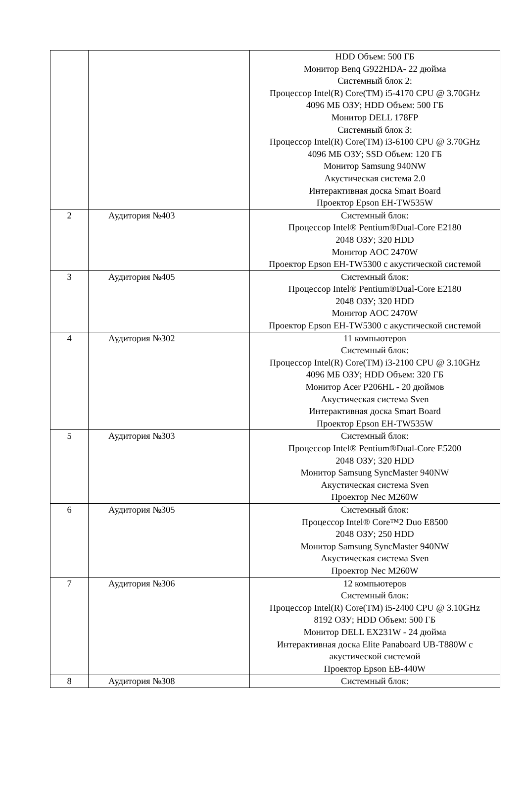| | | HDD Объем: 500 ГБ Монитор Benq G922HDA- 22 дюйма Системный блок 2: Процессор Intel(R) Core(TM) i5-4170 CPU @ 3.70GHz 4096 МБ ОЗУ; HDD Объем: 500 ГБ Монитор DELL 178FP Системный блок 3: Процессор Intel(R) Core(TM) i3-6100 CPU @ 3.70GHz 4096 МБ ОЗУ; SSD Объем: 120 ГБ Монитор Samsung 940NW Акустическая система 2.0 Интерактивная доска Smart Board Проектор Epson EH-TW535W |
| 2 | Аудитория №403 | Системный блок: Процессор Intel® Pentium®Dual-Core E2180 2048 ОЗУ; 320 HDD Монитор AOC 2470W Проектор Epson EH-TW5300 с акустической системой |
| 3 | Аудитория №405 | Системный блок: Процессор Intel® Pentium®Dual-Core E2180 2048 ОЗУ; 320 HDD Монитор AOC 2470W Проектор Epson EH-TW5300 с акустической системой |
| 4 | Аудитория №302 | 11 компьютеров Системный блок: Процессор Intel(R) Core(TM) i3-2100 CPU @ 3.10GHz 4096 МБ ОЗУ; HDD Объем: 320 ГБ Монитор Acer P206HL - 20 дюймов Акустическая система Sven Интерактивная доска Smart Board Проектор Epson EH-TW535W |
| 5 | Аудитория №303 | Системный блок: Процессор Intel® Pentium®Dual-Core E5200 2048 ОЗУ; 320 HDD Монитор Samsung SyncMaster 940NW Акустическая система Sven Проектор Nec M260W |
| 6 | Аудитория №305 | Системный блок: Процессор Intel® Core™2 Duo E8500 2048 ОЗУ; 250 HDD Монитор Samsung SyncMaster 940NW Акустическая система Sven Проектор Nec M260W |
| 7 | Аудитория №306 | 12 компьютеров Системный блок: Процессор Intel(R) Core(TM) i5-2400 CPU @ 3.10GHz 8192 ОЗУ; HDD Объем: 500 ГБ Монитор DELL EX231W - 24 дюйма Интерактивная доска Elite Panaboard UB-T880W с акустической системой Проектор Epson EB-440W |
| 8 | Аудитория №308 | Системный блок: |